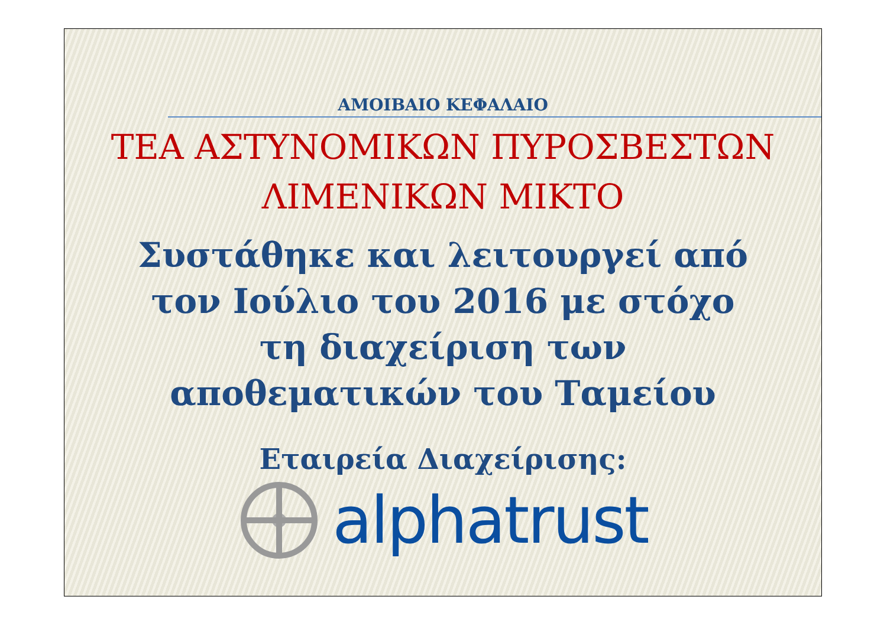ΑΜΟΙΒΑΙΟ ΚΕΦΑΛΑΙΟ
ΤΕΑ ΑΣΤΥΝΟΜΙΚΩΝ ΠΥΡΟΣΒΕΣΤΩΝ
ΛΙΜΕΝΙΚΩΝ ΜΙΚΤΟ
Συστάθηκε και λειτουργεί από
τον Ιούλιο του 2016 με στόχο
τη διαχείριση των
αποθεματικών του Ταμείου
Εταιρεία Διαχείρισης:
alphatrust